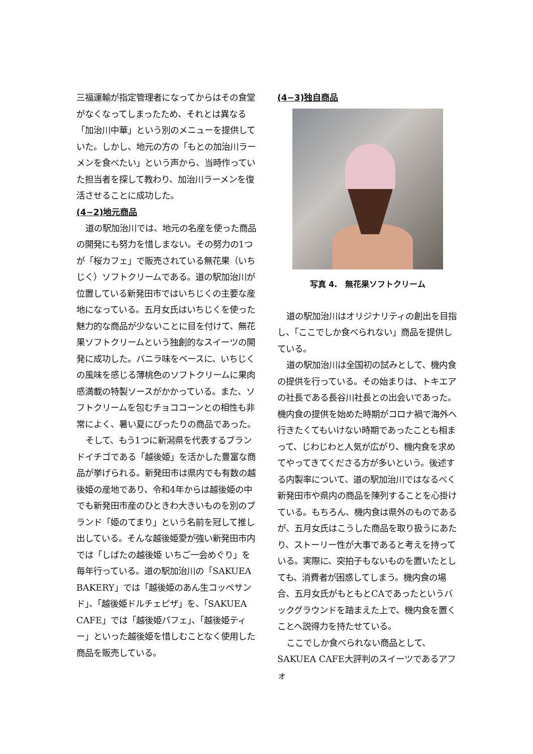三福運輸が指定管理者になってからはその食堂がなくなってしまったため、それとは異なる「加治川中華」という別のメニューを提供していた。しかし、地元の方の「もとの加治川ラーメンを食べたい」という声から、当時作っていた担当者を探して教わり、加治川ラーメンを復活させることに成功した。
(4−2)地元商品
道の駅加治川では、地元の名産を使った商品の開発にも努力を惜しまない。その努力の1つが「桜カフェ」で販売されている無花果（いちじく）ソフトクリームである。道の駅加治川が位置している新発田市ではいちじくの主要な産地になっている。五月女氏はいちじくを使った魅力的な商品が少ないことに目を付けて、無花果ソフトクリームという独創的なスイーツの開発に成功した。バニラ味をベースに、いちじくの風味を感じる薄桃色のソフトクリームに果肉感満載の特製ソースがかかっている。また、ソフトクリームを包むチョココーンとの相性も非常によく、暑い夏にぴったりの商品であった。
そして、もう1つに新潟県を代表するブランドイチゴである「越後姫」を活かした豊富な商品が挙げられる。新発田市は県内でも有数の越後姫の産地であり、令和4年からは越後姫の中でも新発田市産のひときわ大きいものを別のブランド「姫のてまり」という名前を冠して推し出している。そんな越後姫愛が強い新発田市内では「しばたの越後姫 いちご一会めぐり」を毎年行っている。道の駅加治川の「SAKUEA BAKERY」では「越後姫のあん生コッペサンド」、「越後姫ドルチェピザ」を、「SAKUEA CAFE」では「越後姫パフェ」、「越後姫ティー」といった越後姫を惜しむことなく使用した商品を販売している。
(4−3)独自商品
写真 4.　無花果ソフトクリーム
道の駅加治川はオリジナリティの創出を目指し、「ここでしか食べられない」商品を提供している。
道の駅加治川は全国初の試みとして、機内食の提供を行っている。その始まりは、トキエアの社長である長谷川社長との出会いであった。機内食の提供を始めた時期がコロナ禍で海外へ行きたくてもいけない時期であったことも相まって、じわじわと人気が広がり、機内食を求めてやってきてくださる方が多いという。後述する内製率について、道の駅加治川ではなるべく新発田市や県内の商品を陳列することを心掛けている。もちろん、機内食は県外のものであるが、五月女氏はこうした商品を取り扱うにあたり、ストーリー性が大事であると考えを持っている。実際に、突拍子もないものを置いたとしても、消費者が困惑してしまう。機内食の場合、五月女氏がもともとCAであったというバックグラウンドを踏まえた上で、機内食を置くことへ説得力を持たせている。
ここでしか食べられない商品として、SAKUEA CAFE大評判のスイーツであるアフォ